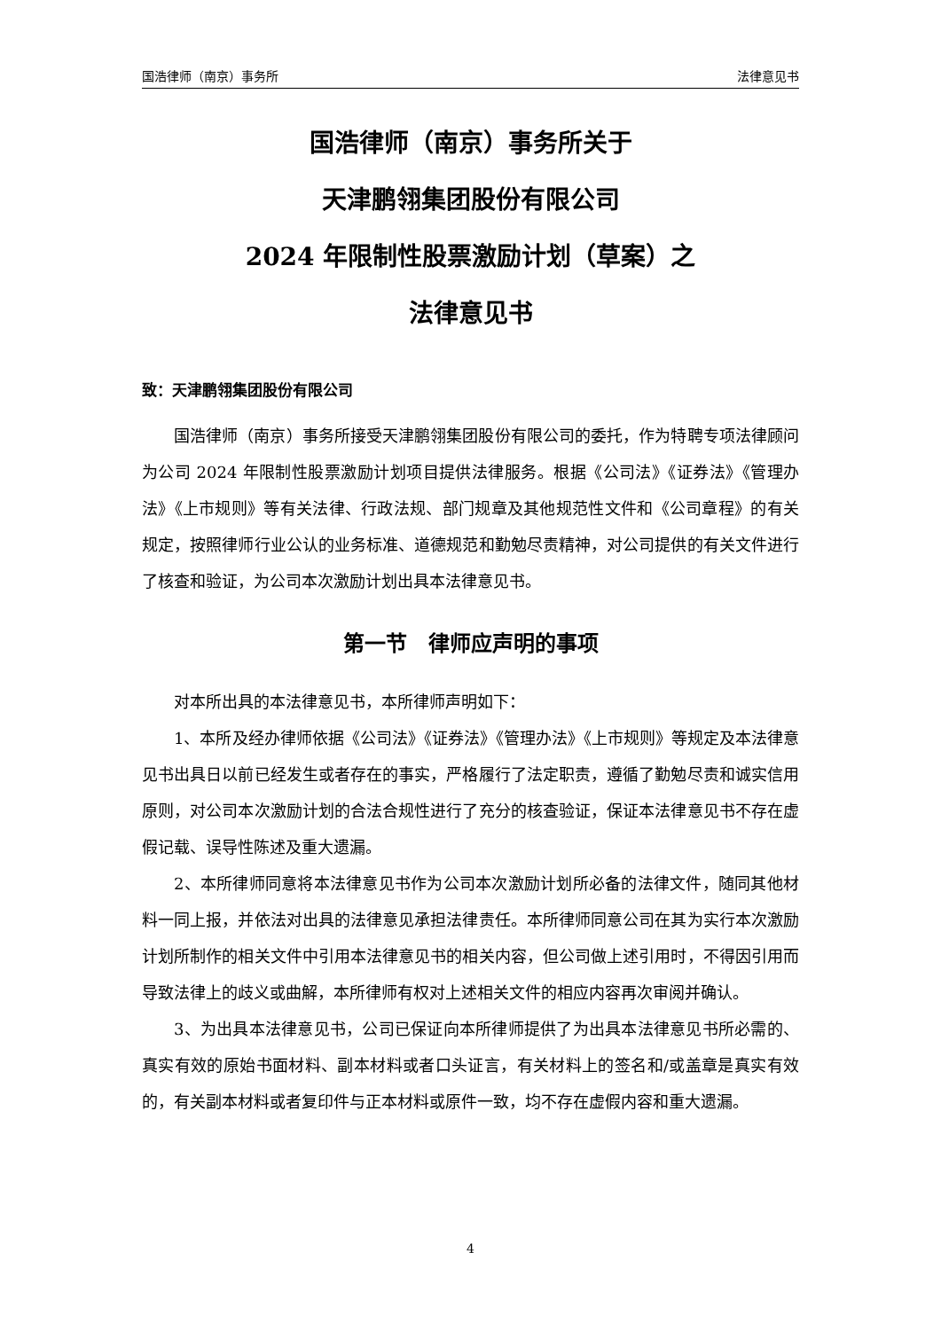国浩律师（南京）事务所 法律意见书
国浩律师（南京）事务所关于
天津鹏翎集团股份有限公司
2024 年限制性股票激励计划（草案）之
法律意见书
致：天津鹏翎集团股份有限公司
国浩律师（南京）事务所接受天津鹏翎集团股份有限公司的委托，作为特聘专项法律顾问为公司 2024 年限制性股票激励计划项目提供法律服务。根据《公司法》《证券法》《管理办法》《上市规则》等有关法律、行政法规、部门规章及其他规范性文件和《公司章程》的有关规定，按照律师行业公认的业务标准、道德规范和勤勉尽责精神，对公司提供的有关文件进行了核查和验证，为公司本次激励计划出具本法律意见书。
第一节　律师应声明的事项
对本所出具的本法律意见书，本所律师声明如下：
1、本所及经办律师依据《公司法》《证券法》《管理办法》《上市规则》等规定及本法律意见书出具日以前已经发生或者存在的事实，严格履行了法定职责，遵循了勤勉尽责和诚实信用原则，对公司本次激励计划的合法合规性进行了充分的核查验证，保证本法律意见书不存在虚假记载、误导性陈述及重大遗漏。
2、本所律师同意将本法律意见书作为公司本次激励计划所必备的法律文件，随同其他材料一同上报，并依法对出具的法律意见承担法律责任。本所律师同意公司在其为实行本次激励计划所制作的相关文件中引用本法律意见书的相关内容，但公司做上述引用时，不得因引用而导致法律上的歧义或曲解，本所律师有权对上述相关文件的相应内容再次审阅并确认。
3、为出具本法律意见书，公司已保证向本所律师提供了为出具本法律意见书所必需的、真实有效的原始书面材料、副本材料或者口头证言，有关材料上的签名和/或盖章是真实有效的，有关副本材料或者复印件与正本材料或原件一致，均不存在虚假内容和重大遗漏。
4